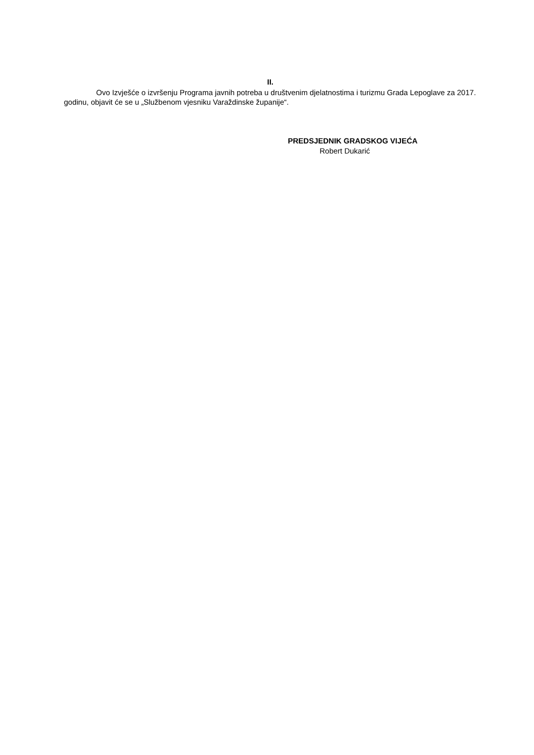II.
Ovo Izvješće o izvršenju Programa javnih potreba u društvenim djelatnostima i turizmu Grada Lepoglave za 2017. godinu, objavit će se u „Službenom vjesniku Varaždinske županije“.
PREDSJEDNIK GRADSKOG VIJEĆA
Robert Dukarić